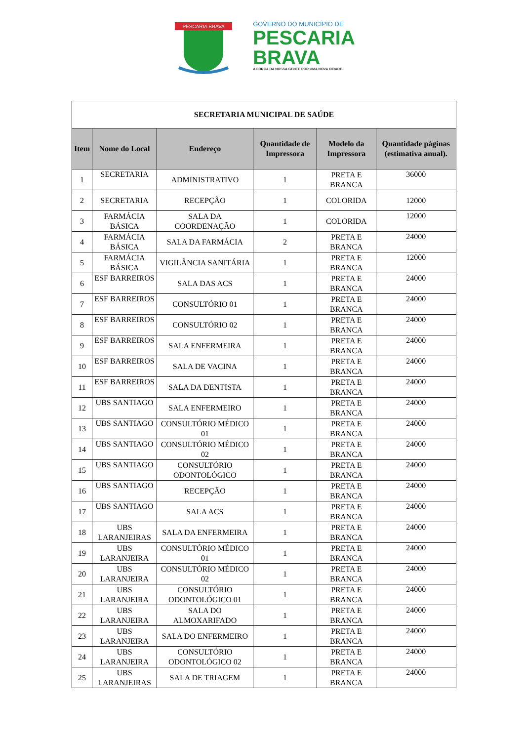PESCARIA BRAVA
GOVERNO DO MUNICÍPIO DE
PESCARIA
BRAVA
A FORÇA DA NOSSA GENTE POR UMA NOVA CIDADE.
| SECRETARIA MUNICIPAL DE SAÚDE | | | | | |
| Item | Nome do Local | Endereço | Quantidade de Impressora | Modelo da Impressora | Quantidade páginas (estimativa anual). |
| 1 | SECRETARIA | ADMINISTRATIVO | 1 | PRETA E BRANCA | 36000 |
| 2 | SECRETARIA | RECEPÇÃO | 1 | COLORIDA | 12000 |
| 3 | FARMÁCIA BÁSICA | SALA DA COORDENAÇÃO | 1 | COLORIDA | 12000 |
| 4 | FARMÁCIA BÁSICA | SALA DA FARMÁCIA | 2 | PRETA E BRANCA | 24000 |
| 5 | FARMÁCIA BÁSICA | VIGILÂNCIA SANITÁRIA | 1 | PRETA E BRANCA | 12000 |
| 6 | ESF BARREIROS | SALA DAS ACS | 1 | PRETA E BRANCA | 24000 |
| 7 | ESF BARREIROS | CONSULTÓRIO 01 | 1 | PRETA E BRANCA | 24000 |
| 8 | ESF BARREIROS | CONSULTÓRIO 02 | 1 | PRETA E BRANCA | 24000 |
| 9 | ESF BARREIROS | SALA ENFERMEIRA | 1 | PRETA E BRANCA | 24000 |
| 10 | ESF BARREIROS | SALA DE VACINA | 1 | PRETA E BRANCA | 24000 |
| 11 | ESF BARREIROS | SALA DA DENTISTA | 1 | PRETA E BRANCA | 24000 |
| 12 | UBS SANTIAGO | SALA ENFERMEIRO | 1 | PRETA E BRANCA | 24000 |
| 13 | UBS SANTIAGO | CONSULTÓRIO MÉDICO 01 | 1 | PRETA E BRANCA | 24000 |
| 14 | UBS SANTIAGO | CONSULTÓRIO MÉDICO 02 | 1 | PRETA E BRANCA | 24000 |
| 15 | UBS SANTIAGO | CONSULTÓRIO ODONTOLÓGICO | 1 | PRETA E BRANCA | 24000 |
| 16 | UBS SANTIAGO | RECEPÇÃO | 1 | PRETA E BRANCA | 24000 |
| 17 | UBS SANTIAGO | SALA ACS | 1 | PRETA E BRANCA | 24000 |
| 18 | UBS LARANJEIRAS | SALA DA ENFERMEIRA | 1 | PRETA E BRANCA | 24000 |
| 19 | UBS LARANJEIRA | CONSULTÓRIO MÉDICO 01 | 1 | PRETA E BRANCA | 24000 |
| 20 | UBS LARANJEIRA | CONSULTÓRIO MÉDICO 02 | 1 | PRETA E BRANCA | 24000 |
| 21 | UBS LARANJEIRA | CONSULTÓRIO ODONTOLÓGICO 01 | 1 | PRETA E BRANCA | 24000 |
| 22 | UBS LARANJEIRA | SALA DO ALMOXARIFADO | 1 | PRETA E BRANCA | 24000 |
| 23 | UBS LARANJEIRA | SALA DO ENFERMEIRO | 1 | PRETA E BRANCA | 24000 |
| 24 | UBS LARANJEIRA | CONSULTÓRIO ODONTOLÓGICO 02 | 1 | PRETA E BRANCA | 24000 |
| 25 | UBS LARANJEIRAS | SALA DE TRIAGEM | 1 | PRETA E BRANCA | 24000 |